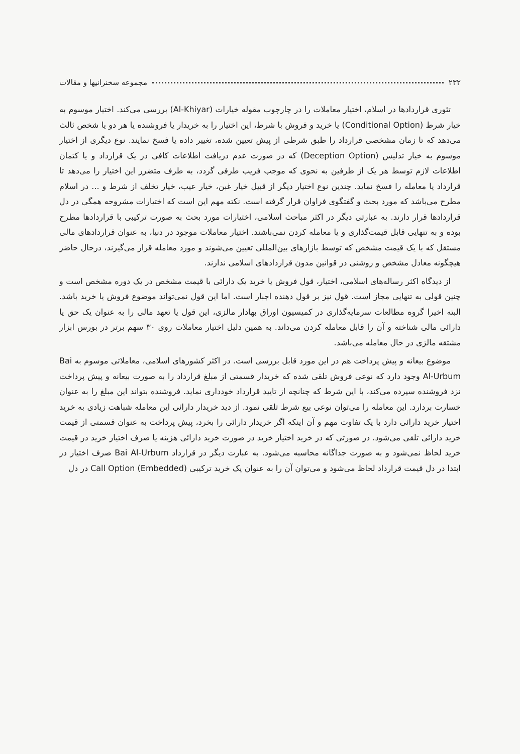۲۳۲ مجموعه سخنرانیها و مقالات
تئوری قراردادها در اسلام، اختیار معاملات را در چارچوب مقوله خیارات (Al-Khiyar) بررسی می‌کند. اختیار موسوم به خیار شرط (Conditional Option) یا خرید و فروش با شرط، این اختیار را به خریدار یا فروشنده یا هر دو یا شخص ثالث می‌دهد که تا زمان مشخصی قرارداد را طبق شرطی از پیش تعیین شده، تغییر داده یا فسخ نمایند. نوع دیگری از اختیار موسوم به خیار تدلیس (Deception Option) که در صورت عدم دریافت اطلاعات کافی در یک قرارداد و یا کتمان اطلاعات لازم توسط هر یک از طرفین به نحوی که موجب فریب طرفی گردد، به طرف متضرر این اختیار را می‌دهد تا قرارداد یا معامله را فسخ نماید. چندین نوع اختیار دیگر از قبیل خیار غبن، خیار عیب، خیار تخلف از شرط و ... در اسلام مطرح می‌باشد که مورد بحث و گفتگوی فراوان قرار گرفته است. نکته مهم این است که اختیارات مشروحه همگی در دل قراردادها قرار دارند. به عبارتی دیگر در اکثر مباحث اسلامی، اختیارات مورد بحث به صورت ترکیبی با قراردادها مطرح بوده و به تنهایی قابل قیمت‌گذاری و یا معامله کردن نمی‌باشند. اختیار معاملات موجود در دنیا، به عنوان قراردادهای مالی مستقل که با یک قیمت مشخص که توسط بازارهای بین‌المللی تعیین می‌شوند و مورد معامله قرار می‌گیرند، درحال حاضر هیچگونه معادل مشخص و روشنی در قوانین مدون قراردادهای اسلامی ندارند.
از دیدگاه اکثر رساله‌های اسلامی، اختیار، قول فروش یا خرید یک دارائی با قیمت مشخص در یک دوره مشخص است و چنین قولی به تنهایی مجاز است. قول نیز بر قول دهنده اجبار است. اما این قول نمی‌تواند موضوع فروش یا خرید باشد. البته اخیرا گروه مطالعات سرمایه‌گذاری در کمیسیون اوراق بهادار مالزی، این قول یا تعهد مالی را به عنوان یک حق یا دارائی مالی شناخته و آن را قابل معامله کردن می‌داند. به همین دلیل اختیار معاملات روی ۳۰ سهم برتر در بورس ابزار مشتقه مالزی در حال معامله می‌باشد.
موضوع بیعانه و پیش پرداخت هم در این مورد قابل بررسی است. در اکثر کشورهای اسلامی، معاملاتی موسوم به Bai Al-Urbum وجود دارد که نوعی فروش تلقی شده که خریدار قسمتی از مبلغ قرارداد را به صورت بیعانه و پیش پرداخت نزد فروشنده سپرده می‌کند، با این شرط که چنانچه از تایید قرارداد خودداری نماید. فروشنده بتواند این مبلغ را به عنوان خسارت بردارد. این معامله را می‌توان نوعی بیع شرط تلقی نمود. از دید خریدار دارائی این معامله شباهت زیادی به خرید اختیار خرید دارائی دارد با یک تفاوت مهم و آن اینکه اگر خریدار دارائی را بخرد، پیش پرداخت به عنوان قسمتی از قیمت خرید دارائی تلقی می‌شود. در صورتی که در خرید اختیار خرید در صورت خرید دارائی هزینه یا صرف اختیار خرید در قیمت خرید لحاظ نمی‌شود و به صورت جداگانه محاسبه می‌شود. به عبارت دیگر در قرارداد Bai Al-Urbum صرف اختیار در ابتدا در دل قیمت قرارداد لحاظ می‌شود و می‌توان آن را به عنوان یک خرید ترکیبی (Call Option (Embedded در دل